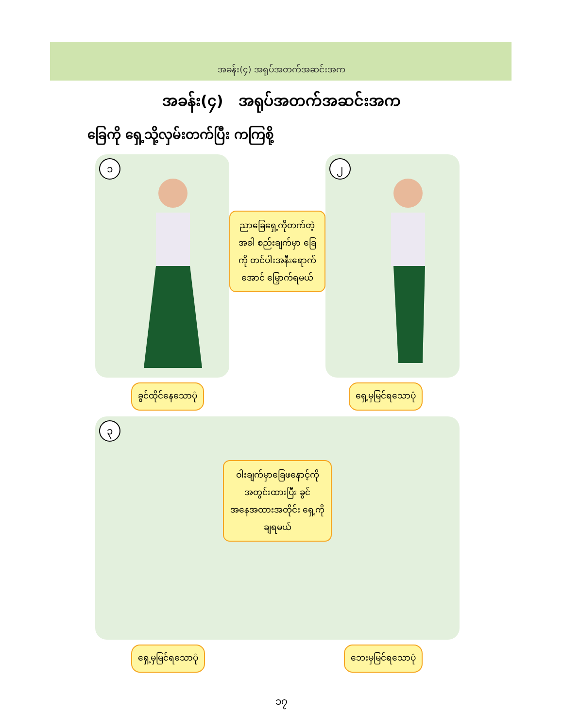အခန်း(၄) အရုပ်အတက်အဆင်းအက
အခန်း(၄) အရုပ်အတက်အဆင်းအက
ခြေကို ရှေ့သို့လှမ်းတက်ပြီး ကကြစို့
၁
ညာခြေရှေ့ကိုတက်တဲ့ အခါ စည်းချက်မှာ ခြေကို တင်ပါးအနီးရောက် အောင် မြှောက်ရမယ်
၂
ခွင်ထိုင်နေသောပုံ ရှေ့မှမြင်ရသောပုံ
၃
ဝါးချက်မှာခြေဖနောင့်ကို အတွင်းထားပြီး ခွင်အနေအထားအတိုင်း ရှေ့ကိုချရမယ်
ရှေ့မှမြင်ရသောပုံ ဘေးမှမြင်ရသောပုံ
၁၇